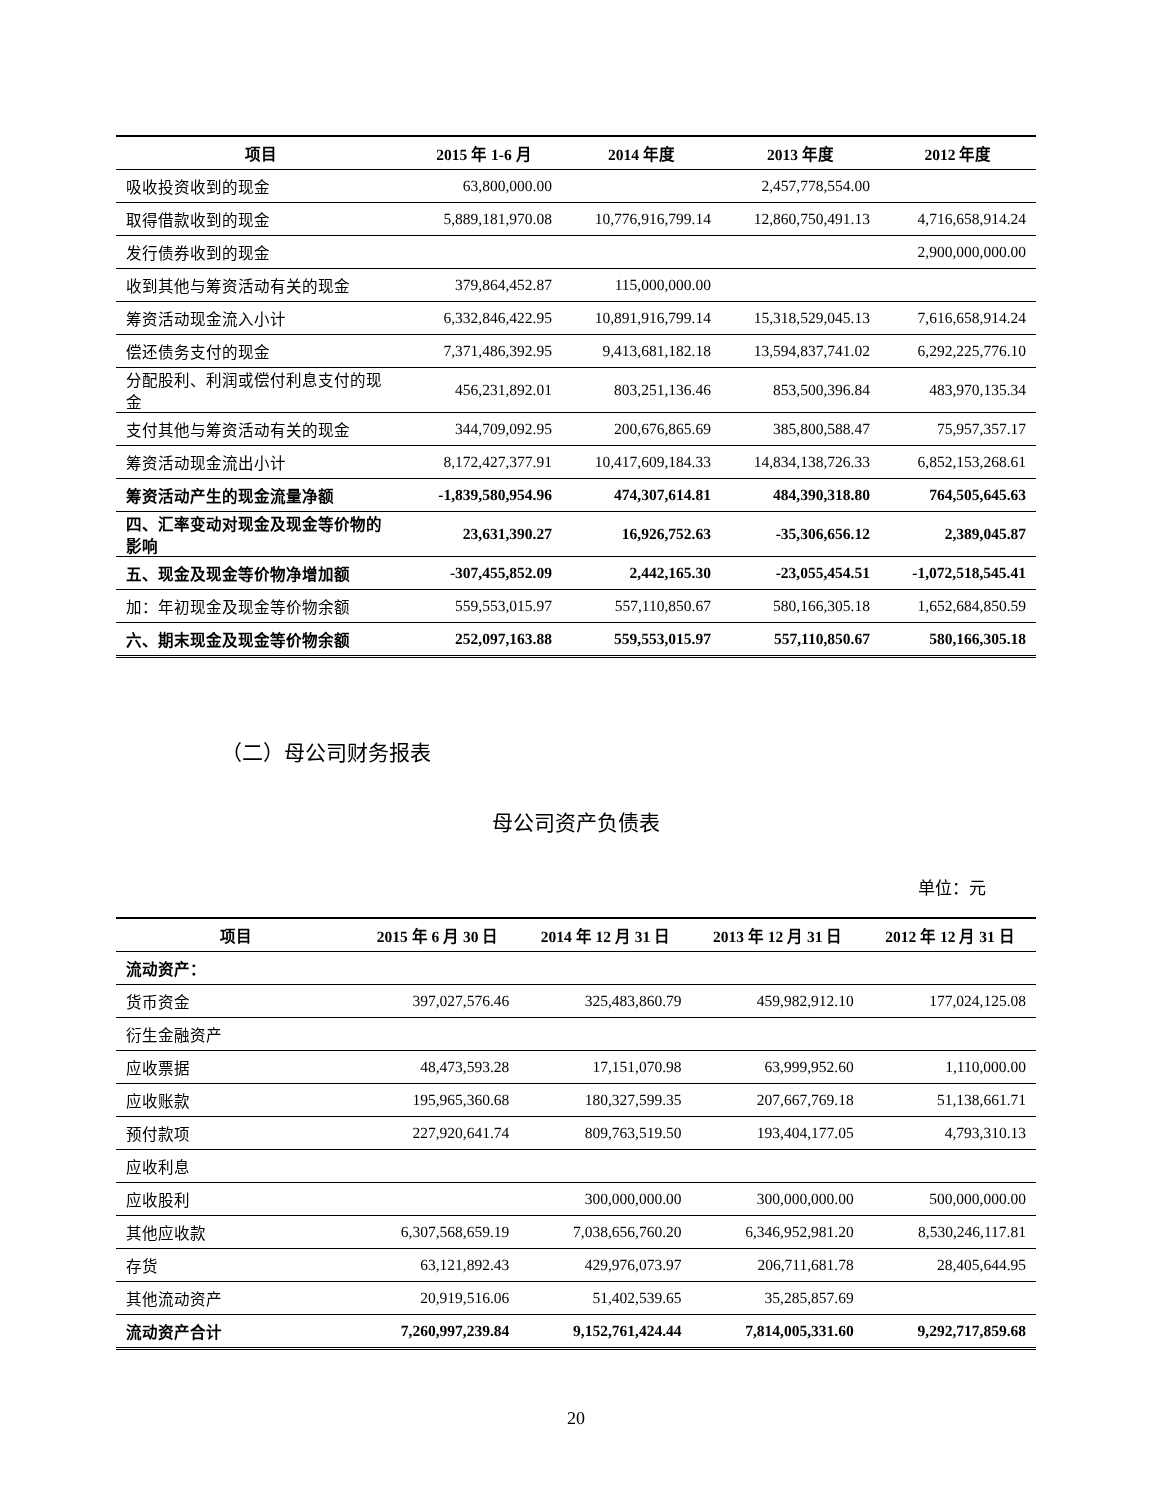| 项目 | 2015 年 1-6 月 | 2014 年度 | 2013 年度 | 2012 年度 |
| --- | --- | --- | --- | --- |
| 吸收投资收到的现金 | 63,800,000.00 | | 2,457,778,554.00 | |
| 取得借款收到的现金 | 5,889,181,970.08 | 10,776,916,799.14 | 12,860,750,491.13 | 4,716,658,914.24 |
| 发行债券收到的现金 | | | | 2,900,000,000.00 |
| 收到其他与筹资活动有关的现金 | 379,864,452.87 | 115,000,000.00 | | |
| 筹资活动现金流入小计 | 6,332,846,422.95 | 10,891,916,799.14 | 15,318,529,045.13 | 7,616,658,914.24 |
| 偿还债务支付的现金 | 7,371,486,392.95 | 9,413,681,182.18 | 13,594,837,741.02 | 6,292,225,776.10 |
| 分配股利、利润或偿付利息支付的现金 | 456,231,892.01 | 803,251,136.46 | 853,500,396.84 | 483,970,135.34 |
| 支付其他与筹资活动有关的现金 | 344,709,092.95 | 200,676,865.69 | 385,800,588.47 | 75,957,357.17 |
| 筹资活动现金流出小计 | 8,172,427,377.91 | 10,417,609,184.33 | 14,834,138,726.33 | 6,852,153,268.61 |
| 筹资活动产生的现金流量净额 | -1,839,580,954.96 | 474,307,614.81 | 484,390,318.80 | 764,505,645.63 |
| 四、汇率变动对现金及现金等价物的影响 | 23,631,390.27 | 16,926,752.63 | -35,306,656.12 | 2,389,045.87 |
| 五、现金及现金等价物净增加额 | -307,455,852.09 | 2,442,165.30 | -23,055,454.51 | -1,072,518,545.41 |
| 加：年初现金及现金等价物余额 | 559,553,015.97 | 557,110,850.67 | 580,166,305.18 | 1,652,684,850.59 |
| 六、期末现金及现金等价物余额 | 252,097,163.88 | 559,553,015.97 | 557,110,850.67 | 580,166,305.18 |
（二）母公司财务报表
母公司资产负债表
单位：元
| 项目 | 2015 年 6 月 30 日 | 2014 年 12 月 31 日 | 2013 年 12 月 31 日 | 2012 年 12 月 31 日 |
| --- | --- | --- | --- | --- |
| 流动资产： | | | | |
| 货币资金 | 397,027,576.46 | 325,483,860.79 | 459,982,912.10 | 177,024,125.08 |
| 衍生金融资产 | | | | |
| 应收票据 | 48,473,593.28 | 17,151,070.98 | 63,999,952.60 | 1,110,000.00 |
| 应收账款 | 195,965,360.68 | 180,327,599.35 | 207,667,769.18 | 51,138,661.71 |
| 预付款项 | 227,920,641.74 | 809,763,519.50 | 193,404,177.05 | 4,793,310.13 |
| 应收利息 | | | | |
| 应收股利 | | 300,000,000.00 | 300,000,000.00 | 500,000,000.00 |
| 其他应收款 | 6,307,568,659.19 | 7,038,656,760.20 | 6,346,952,981.20 | 8,530,246,117.81 |
| 存货 | 63,121,892.43 | 429,976,073.97 | 206,711,681.78 | 28,405,644.95 |
| 其他流动资产 | 20,919,516.06 | 51,402,539.65 | 35,285,857.69 | |
| 流动资产合计 | 7,260,997,239.84 | 9,152,761,424.44 | 7,814,005,331.60 | 9,292,717,859.68 |
20